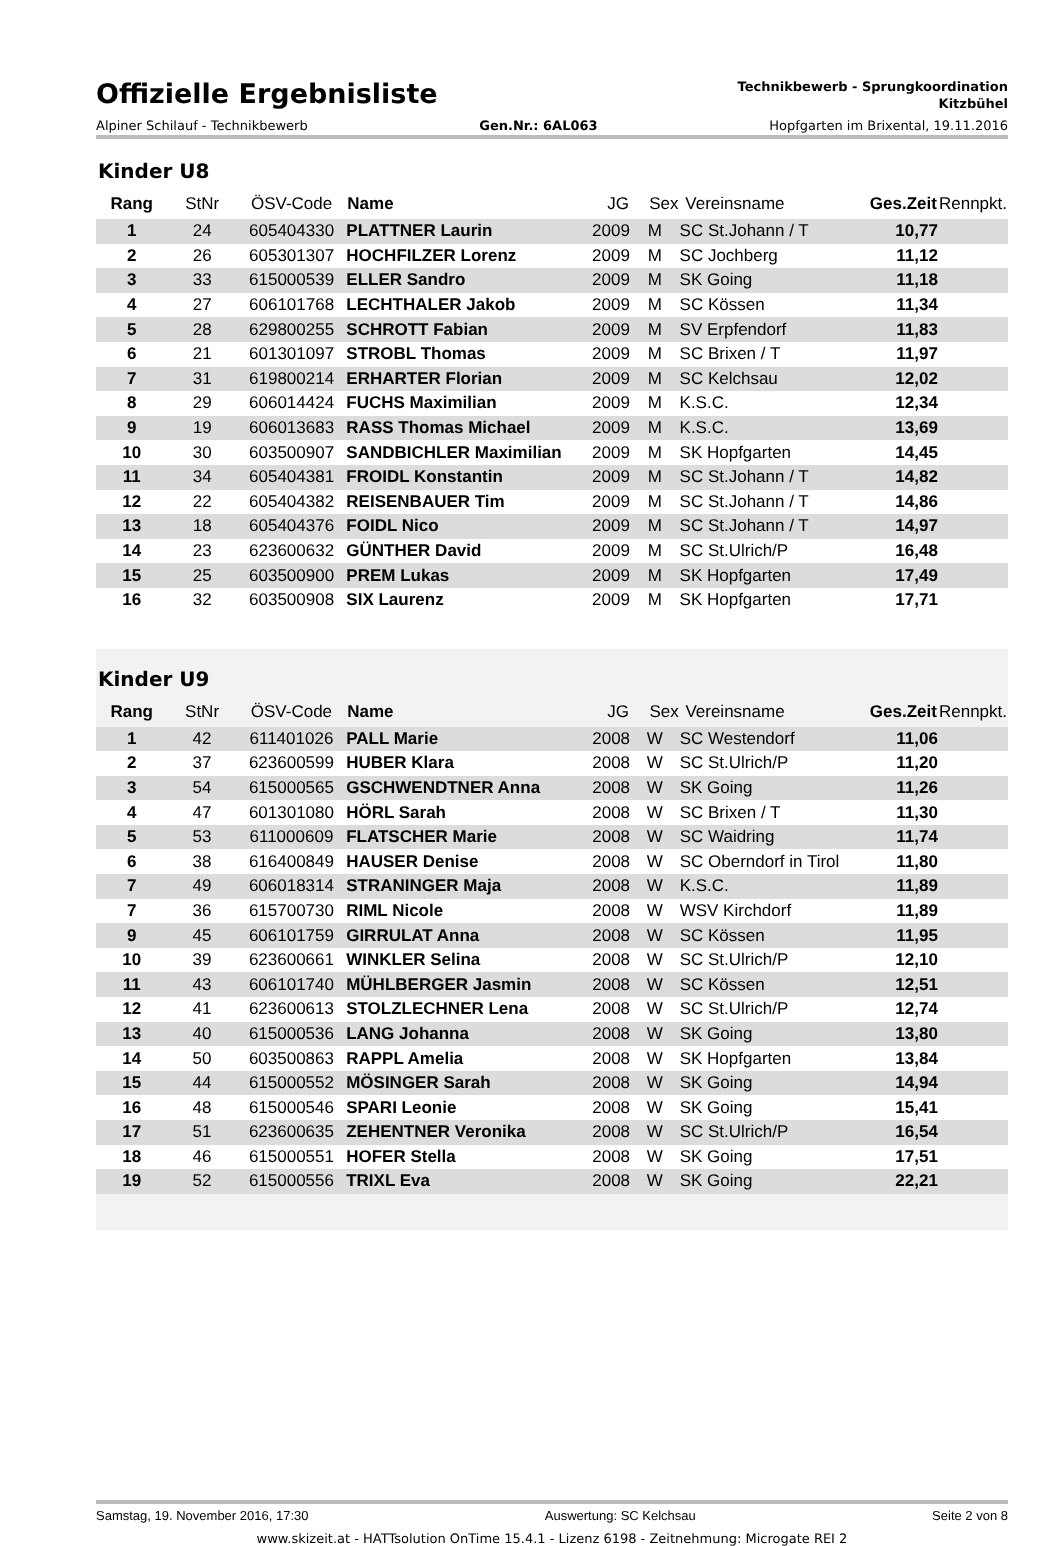Offizielle Ergebnisliste
Technikbewerb - Sprungkoordination
Kitzbühel
Alpiner Schilauf - Technikbewerb Gen.Nr.: 6AL063 Hopfgarten im Brixental, 19.11.2016
Kinder U8
| Rang | StNr | ÖSV-Code | Name | JG | Sex | Vereinsname | Ges.Zeit | Rennpkt. |
| --- | --- | --- | --- | --- | --- | --- | --- | --- |
| 1 | 24 | 605404330 | PLATTNER Laurin | 2009 | M | SC St.Johann / T | 10,77 | |
| 2 | 26 | 605301307 | HOCHFILZER Lorenz | 2009 | M | SC Jochberg | 11,12 | |
| 3 | 33 | 615000539 | ELLER Sandro | 2009 | M | SK Going | 11,18 | |
| 4 | 27 | 606101768 | LECHTHALER Jakob | 2009 | M | SC Kössen | 11,34 | |
| 5 | 28 | 629800255 | SCHROTT Fabian | 2009 | M | SV Erpfendorf | 11,83 | |
| 6 | 21 | 601301097 | STROBL Thomas | 2009 | M | SC Brixen / T | 11,97 | |
| 7 | 31 | 619800214 | ERHARTER Florian | 2009 | M | SC Kelchsau | 12,02 | |
| 8 | 29 | 606014424 | FUCHS Maximilian | 2009 | M | K.S.C. | 12,34 | |
| 9 | 19 | 606013683 | RASS Thomas Michael | 2009 | M | K.S.C. | 13,69 | |
| 10 | 30 | 603500907 | SANDBICHLER Maximilian | 2009 | M | SK Hopfgarten | 14,45 | |
| 11 | 34 | 605404381 | FROIDL Konstantin | 2009 | M | SC St.Johann / T | 14,82 | |
| 12 | 22 | 605404382 | REISENBAUER Tim | 2009 | M | SC St.Johann / T | 14,86 | |
| 13 | 18 | 605404376 | FOIDL Nico | 2009 | M | SC St.Johann / T | 14,97 | |
| 14 | 23 | 623600632 | GÜNTHER David | 2009 | M | SC St.Ulrich/P | 16,48 | |
| 15 | 25 | 603500900 | PREM Lukas | 2009 | M | SK Hopfgarten | 17,49 | |
| 16 | 32 | 603500908 | SIX Laurenz | 2009 | M | SK Hopfgarten | 17,71 | |
Kinder U9
| Rang | StNr | ÖSV-Code | Name | JG | Sex | Vereinsname | Ges.Zeit | Rennpkt. |
| --- | --- | --- | --- | --- | --- | --- | --- | --- |
| 1 | 42 | 611401026 | PALL Marie | 2008 | W | SC Westendorf | 11,06 | |
| 2 | 37 | 623600599 | HUBER Klara | 2008 | W | SC St.Ulrich/P | 11,20 | |
| 3 | 54 | 615000565 | GSCHWENDTNER Anna | 2008 | W | SK Going | 11,26 | |
| 4 | 47 | 601301080 | HÖRL Sarah | 2008 | W | SC Brixen / T | 11,30 | |
| 5 | 53 | 611000609 | FLATSCHER Marie | 2008 | W | SC Waidring | 11,74 | |
| 6 | 38 | 616400849 | HAUSER Denise | 2008 | W | SC Oberndorf in Tirol | 11,80 | |
| 7 | 49 | 606018314 | STRANINGER Maja | 2008 | W | K.S.C. | 11,89 | |
| 7 | 36 | 615700730 | RIML Nicole | 2008 | W | WSV Kirchdorf | 11,89 | |
| 9 | 45 | 606101759 | GIRRULAT Anna | 2008 | W | SC Kössen | 11,95 | |
| 10 | 39 | 623600661 | WINKLER Selina | 2008 | W | SC St.Ulrich/P | 12,10 | |
| 11 | 43 | 606101740 | MÜHLBERGER Jasmin | 2008 | W | SC Kössen | 12,51 | |
| 12 | 41 | 623600613 | STOLZLECHNER Lena | 2008 | W | SC St.Ulrich/P | 12,74 | |
| 13 | 40 | 615000536 | LANG Johanna | 2008 | W | SK Going | 13,80 | |
| 14 | 50 | 603500863 | RAPPL Amelia | 2008 | W | SK Hopfgarten | 13,84 | |
| 15 | 44 | 615000552 | MÖSINGER Sarah | 2008 | W | SK Going | 14,94 | |
| 16 | 48 | 615000546 | SPARI Leonie | 2008 | W | SK Going | 15,41 | |
| 17 | 51 | 623600635 | ZEHENTNER Veronika | 2008 | W | SC St.Ulrich/P | 16,54 | |
| 18 | 46 | 615000551 | HOFER Stella | 2008 | W | SK Going | 17,51 | |
| 19 | 52 | 615000556 | TRIXL Eva | 2008 | W | SK Going | 22,21 | |
Samstag, 19. November 2016, 17:30 Auswertung: SC Kelchsau Seite 2 von 8
www.skizeit.at - HATTsolution OnTime 15.4.1 - Lizenz 6198 - Zeitnehmung: Microgate REI 2